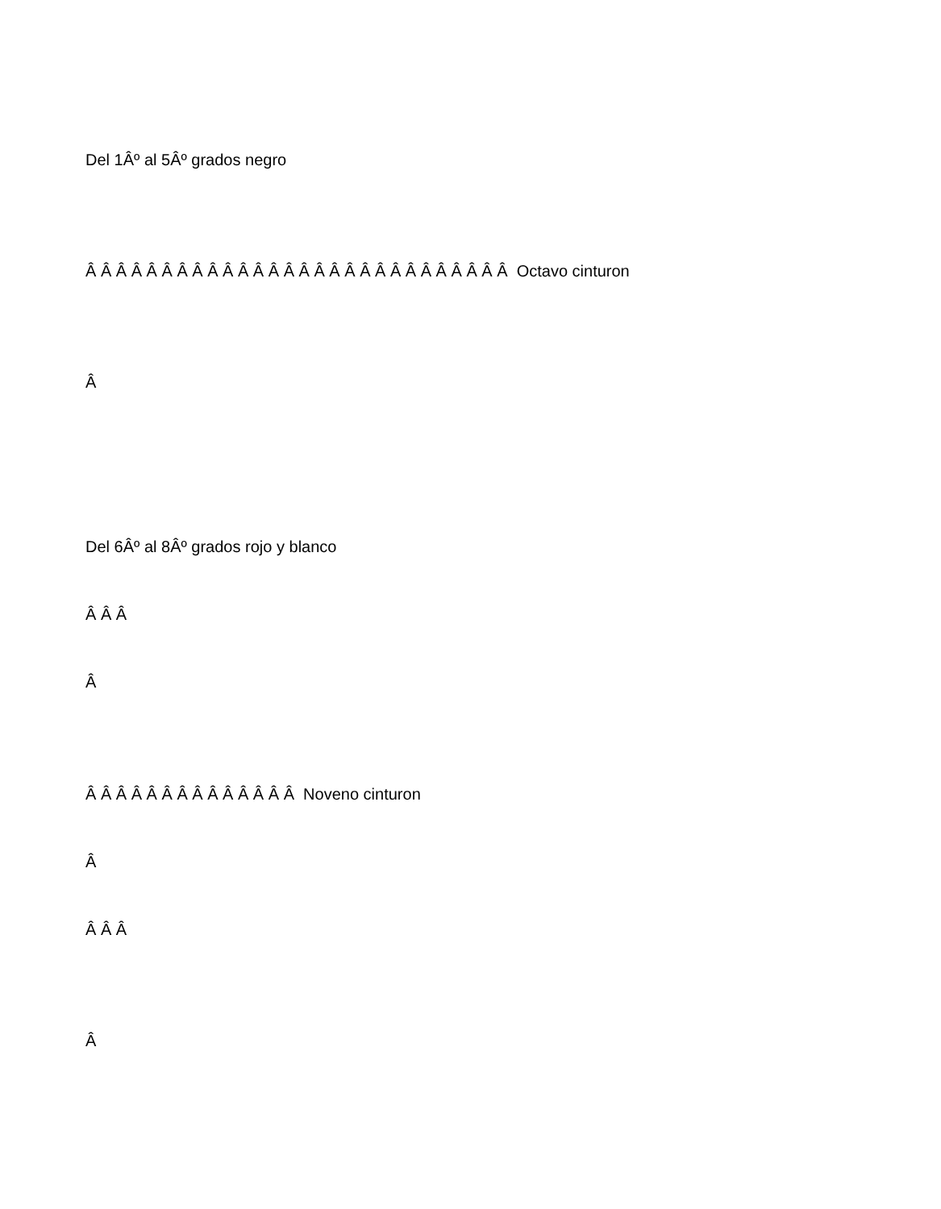Del 1Âº al 5Âº grados negro
Â Â Â Â Â Â Â Â Â Â Â Â Â Â Â Â Â Â Â Â Â Â Â Â Â Â Â Â Octavo cinturon
Â
Del 6Âº al 8Âº grados rojo y blanco
Â Â Â
Â
Â Â Â Â Â Â Â Â Â Â Â Â Â Â Noveno cinturon
Â
Â Â Â
Â